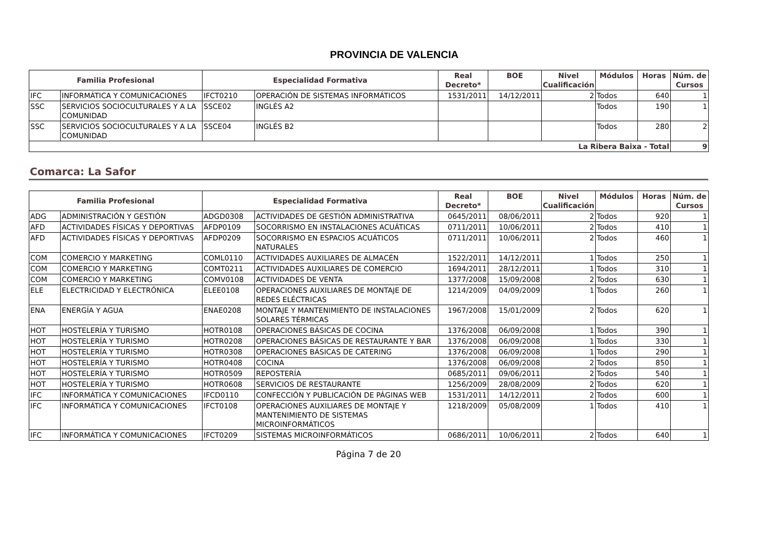PROVINCIA DE VALENCIA
| Familia Profesional | | Especialidad Formativa | | Real Decreto* | BOE | Nivel Cualificación | Módulos | Horas | Núm. de Cursos |
| --- | --- | --- | --- | --- | --- | --- | --- | --- | --- |
| IFC | INFORMÁTICA Y COMUNICACIONES | IFCT0210 | OPERACIÓN DE SISTEMAS INFORMÁTICOS | 1531/2011 | 14/12/2011 | 2 | Todos | 640 | 1 |
| SSC | SERVICIOS SOCIOCULTURALES Y A LA COMUNIDAD | SSCE02 | INGLÉS A2 | | | | Todos | 190 | 1 |
| SSC | SERVICIOS SOCIOCULTURALES Y A LA COMUNIDAD | SSCE04 | INGLÉS B2 | | | | Todos | 280 | 2 |
| La Ribera Baixa - Total | | | | | | | | | 9 |
Comarca: La Safor
| Familia Profesional | | Especialidad Formativa | | Real Decreto* | BOE | Nivel Cualificación | Módulos | Horas | Núm. de Cursos |
| --- | --- | --- | --- | --- | --- | --- | --- | --- | --- |
| ADG | ADMINISTRACIÓN Y GESTIÓN | ADGD0308 | ACTIVIDADES DE GESTIÓN ADMINISTRATIVA | 0645/2011 | 08/06/2011 | 2 | Todos | 920 | 1 |
| AFD | ACTIVIDADES FÍSICAS Y DEPORTIVAS | AFDP0109 | SOCORRISMO EN INSTALACIONES ACUÁTICAS | 0711/2011 | 10/06/2011 | 2 | Todos | 410 | 1 |
| AFD | ACTIVIDADES FÍSICAS Y DEPORTIVAS | AFDP0209 | SOCORRISMO EN ESPACIOS ACUÁTICOS NATURALES | 0711/2011 | 10/06/2011 | 2 | Todos | 460 | 1 |
| COM | COMERCIO Y MARKETING | COML0110 | ACTIVIDADES AUXILIARES DE ALMACÉN | 1522/2011 | 14/12/2011 | 1 | Todos | 250 | 1 |
| COM | COMERCIO Y MARKETING | COMT0211 | ACTIVIDADES AUXILIARES DE COMERCIO | 1694/2011 | 28/12/2011 | 1 | Todos | 310 | 1 |
| COM | COMERCIO Y MARKETING | COMV0108 | ACTIVIDADES DE VENTA | 1377/2008 | 15/09/2008 | 2 | Todos | 630 | 1 |
| ELE | ELECTRICIDAD Y ELECTRÓNICA | ELEE0108 | OPERACIONES AUXILIARES DE MONTAJE DE REDES ELÉCTRICAS | 1214/2009 | 04/09/2009 | 1 | Todos | 260 | 1 |
| ENA | ENERGÍA Y AGUA | ENAE0208 | MONTAJE Y MANTENIMIENTO DE INSTALACIONES SOLARES TÉRMICAS | 1967/2008 | 15/01/2009 | 2 | Todos | 620 | 1 |
| HOT | HOSTELERÍA Y TURISMO | HOTR0108 | OPERACIONES BÁSICAS DE COCINA | 1376/2008 | 06/09/2008 | 1 | Todos | 390 | 1 |
| HOT | HOSTELERÍA Y TURISMO | HOTR0208 | OPERACIONES BÁSICAS DE RESTAURANTE Y BAR | 1376/2008 | 06/09/2008 | 1 | Todos | 330 | 1 |
| HOT | HOSTELERÍA Y TURISMO | HOTR0308 | OPERACIONES BÁSICAS DE CATERING | 1376/2008 | 06/09/2008 | 1 | Todos | 290 | 1 |
| HOT | HOSTELERÍA Y TURISMO | HOTR0408 | COCINA | 1376/2008 | 06/09/2008 | 2 | Todos | 850 | 1 |
| HOT | HOSTELERÍA Y TURISMO | HOTR0509 | REPOSTERÍA | 0685/2011 | 09/06/2011 | 2 | Todos | 540 | 1 |
| HOT | HOSTELERÍA Y TURISMO | HOTR0608 | SERVICIOS DE RESTAURANTE | 1256/2009 | 28/08/2009 | 2 | Todos | 620 | 1 |
| IFC | INFORMÁTICA Y COMUNICACIONES | IFCD0110 | CONFECCIÓN Y PUBLICACIÓN DE PÁGINAS WEB | 1531/2011 | 14/12/2011 | 2 | Todos | 600 | 1 |
| IFC | INFORMÁTICA Y COMUNICACIONES | IFCT0108 | OPERACIONES AUXILIARES DE MONTAJE Y MANTENIMIENTO DE SISTEMAS MICROINFORMÁTICOS | 1218/2009 | 05/08/2009 | 1 | Todos | 410 | 1 |
| IFC | INFORMÁTICA Y COMUNICACIONES | IFCT0209 | SISTEMAS MICROINFORMÁTICOS | 0686/2011 | 10/06/2011 | 2 | Todos | 640 | 1 |
Página 7 de 20